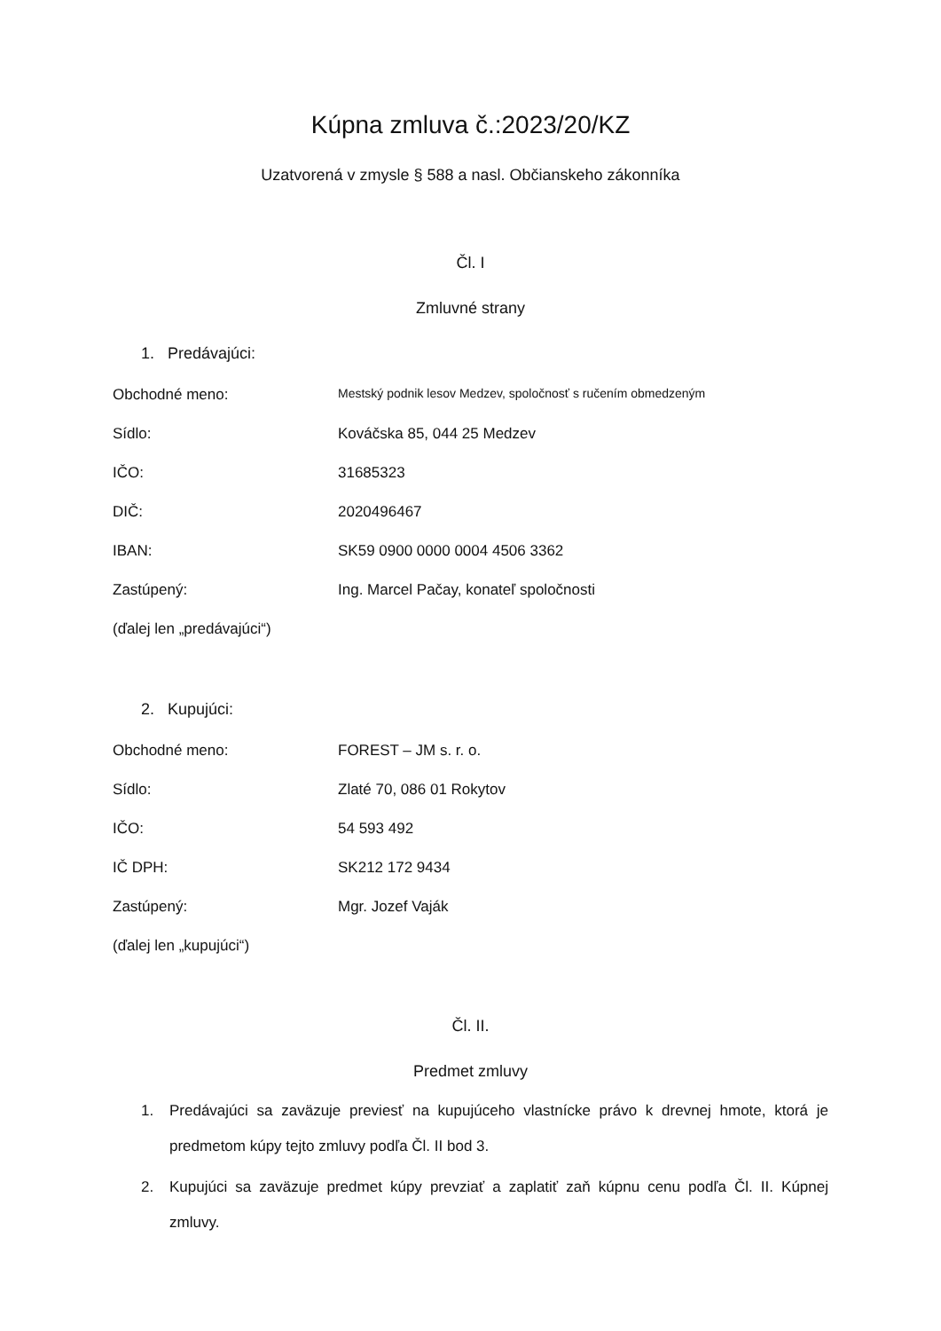Kúpna zmluva č.:2023/20/KZ
Uzatvorená v zmysle § 588 a nasl. Občianskeho zákonníka
Čl. I
Zmluvné strany
1. Predávajúci:
Obchodné meno:
Mestský podnik lesov Medzev, spoločnosť s ručením obmedzeným
Sídlo: Kováčska 85, 044 25 Medzev
IČO: 31685323
DIČ: 2020496467
IBAN: SK59 0900 0000 0004 4506 3362
Zastúpený: Ing. Marcel Pačay, konateľ spoločnosti
(ďalej len „predávajúci“)
2. Kupujúci:
Obchodné meno: FOREST – JM s. r. o.
Sídlo: Zlaté 70, 086 01 Rokytov
IČO: 54 593 492
IČ DPH: SK212 172 9434
Zastúpený: Mgr. Jozef Vaják
(ďalej len „kupujúci“)
Čl. II.
Predmet zmluvy
1. Predávajúci sa zaväzuje previesť na kupujúceho vlastnícke právo k drevnej hmote, ktorá je predmetom kúpy tejto zmluvy podľa Čl. II bod 3.
2. Kupujúci sa zaväzuje predmet kúpy prevziať a zaplatiť zaň kúpnu cenu podľa Čl. II. Kúpnej zmluvy.